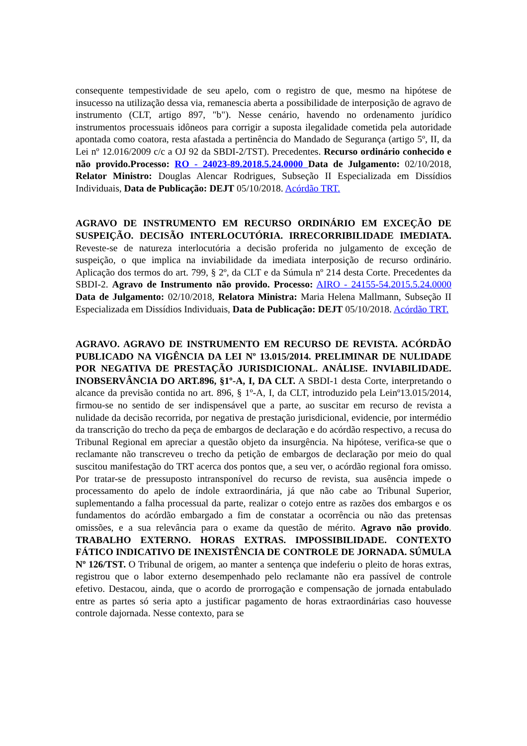consequente tempestividade de seu apelo, com o registro de que, mesmo na hipótese de insucesso na utilização dessa via, remanescia aberta a possibilidade de interposição de agravo de instrumento (CLT, artigo 897, "b"). Nesse cenário, havendo no ordenamento jurídico instrumentos processuais idôneos para corrigir a suposta ilegalidade cometida pela autoridade apontada como coatora, resta afastada a pertinência do Mandado de Segurança (artigo 5º, II, da Lei nº 12.016/2009 c/c a OJ 92 da SBDI-2/TST). Precedentes. Recurso ordinário conhecido e não provido.Processo: RO - 24023-89.2018.5.24.0000 Data de Julgamento: 02/10/2018, Relator Ministro: Douglas Alencar Rodrigues, Subseção II Especializada em Dissídios Individuais, Data de Publicação: DEJT 05/10/2018. Acórdão TRT.
AGRAVO DE INSTRUMENTO EM RECURSO ORDINÁRIO EM EXCEÇÃO DE SUSPEIÇÃO. DECISÃO INTERLOCUTÓRIA. IRRECORRIBILIDADE IMEDIATA. Reveste-se de natureza interlocutória a decisão proferida no julgamento de exceção de suspeição, o que implica na inviabilidade da imediata interposição de recurso ordinário. Aplicação dos termos do art. 799, § 2º, da CLT e da Súmula nº 214 desta Corte. Precedentes da SBDI-2. Agravo de Instrumento não provido. Processo: AIRO - 24155-54.2015.5.24.0000 Data de Julgamento: 02/10/2018, Relatora Ministra: Maria Helena Mallmann, Subseção II Especializada em Dissídios Individuais, Data de Publicação: DEJT 05/10/2018. Acórdão TRT.
AGRAVO. AGRAVO DE INSTRUMENTO EM RECURSO DE REVISTA. ACÓRDÃO PUBLICADO NA VIGÊNCIA DA LEI Nº 13.015/2014. PRELIMINAR DE NULIDADE POR NEGATIVA DE PRESTAÇÃO JURISDICIONAL. ANÁLISE. INVIABILIDADE. INOBSERVÂNCIA DO ART.896, §1º-A, I, DA CLT. A SBDI-1 desta Corte, interpretando o alcance da previsão contida no art. 896, § 1º-A, I, da CLT, introduzido pela Leinº13.015/2014, firmou-se no sentido de ser indispensável que a parte, ao suscitar em recurso de revista a nulidade da decisão recorrida, por negativa de prestação jurisdicional, evidencie, por intermédio da transcrição do trecho da peça de embargos de declaração e do acórdão respectivo, a recusa do Tribunal Regional em apreciar a questão objeto da insurgência. Na hipótese, verifica-se que o reclamante não transcreveu o trecho da petição de embargos de declaração por meio do qual suscitou manifestação do TRT acerca dos pontos que, a seu ver, o acórdão regional fora omisso. Por tratar-se de pressuposto intransponível do recurso de revista, sua ausência impede o processamento do apelo de índole extraordinária, já que não cabe ao Tribunal Superior, suplementando a falha processual da parte, realizar o cotejo entre as razões dos embargos e os fundamentos do acórdão embargado a fim de constatar a ocorrência ou não das pretensas omissões, e a sua relevância para o exame da questão de mérito. Agravo não provido. TRABALHO EXTERNO. HORAS EXTRAS. IMPOSSIBILIDADE. CONTEXTO FÁTICO INDICATIVO DE INEXISTÊNCIA DE CONTROLE DE JORNADA. SÚMULA Nº 126/TST. O Tribunal de origem, ao manter a sentença que indeferiu o pleito de horas extras, registrou que o labor externo desempenhado pelo reclamante não era passível de controle efetivo. Destacou, ainda, que o acordo de prorrogação e compensação de jornada entabulado entre as partes só seria apto a justificar pagamento de horas extraordinárias caso houvesse controle dajornada. Nesse contexto, para se